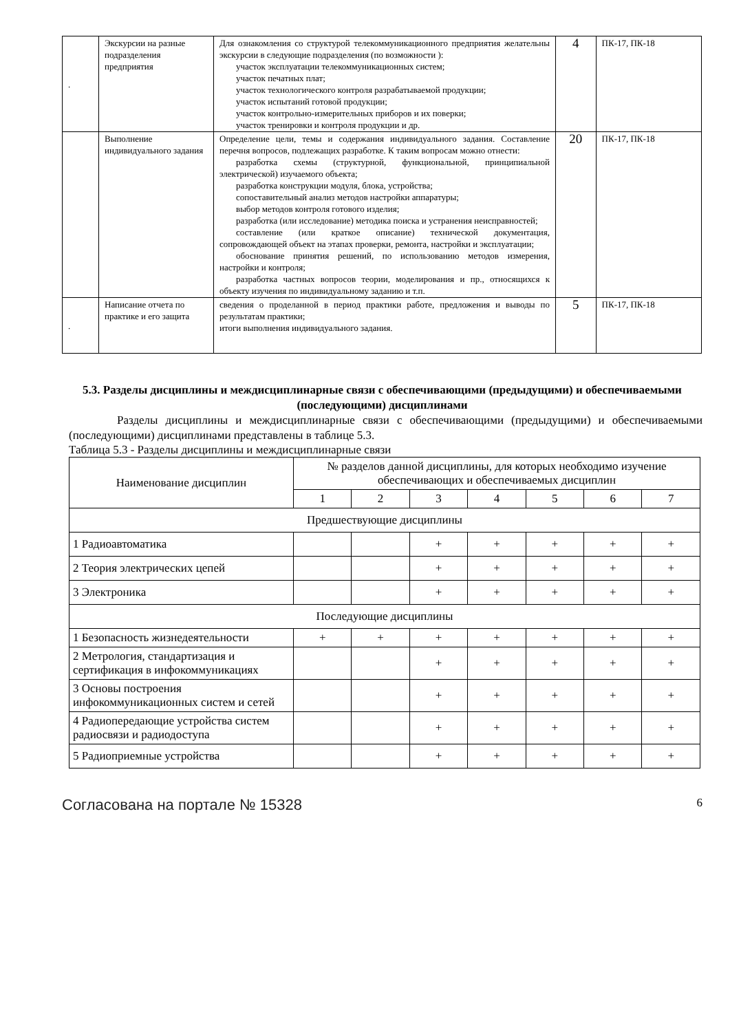| . | Экскурсии на разные подразделения предприятия | Для ознакомления со структурой телекоммуникационного предприятия желательны экскурсии в следующие подразделения (по возможности ): участок эксплуатации телекоммуникационных систем; участок печатных плат; участок технологического контроля разрабатываемой продукции; участок испытаний готовой продукции; участок контрольно-измерительных приборов и их поверки; участок тренировки и контроля продукции и др. | 4 | ПК-17, ПК-18 |
| | Выполнение индивидуального задания | Определение цели, темы и содержания индивидуального задания. Составление перечня вопросов, подлежащих разработке. К таким вопросам можно отнести: разработка схемы (структурной, функциональной, принципиальной электрической) изучаемого объекта; разработка конструкции модуля, блока, устройства; сопоставительный анализ методов настройки аппаратуры; выбор методов контроля готового изделия; разработка (или исследование) методика поиска и устранения неисправностей; составление (или краткое описание) технической документация, сопровождающей объект на этапах проверки, ремонта, настройки и эксплуатации; обоснование принятия решений, по использованию методов измерения, настройки и контроля; разработка частных вопросов теории, моделирования и пр., относящихся к объекту изучения по индивидуальному заданию и т.п. | 20 | ПК-17, ПК-18 |
| . | Написание отчета по практике и его защита | сведения о проделанной в период практики работе, предложения и выводы по результатам практики; итоги выполнения индивидуального задания. | 5 | ПК-17, ПК-18 |
5.3. Разделы дисциплины и междисциплинарные связи с обеспечивающими (предыдущими) и обеспечиваемыми (последующими) дисциплинами
Разделы дисциплины и междисциплинарные связи с обеспечивающими (предыдущими) и обеспечиваемыми (последующими) дисциплинами представлены в таблице 5.3.
Таблица 5.3 - Разделы дисциплины и междисциплинарные связи
| Наименование дисциплин | № разделов данной дисциплины, для которых необходимо изучение обеспечивающих и обеспечиваемых дисциплин | | | | | | |
| --- | --- | --- | --- | --- | --- | --- | --- |
| | 1 | 2 | 3 | 4 | 5 | 6 | 7 |
| Предшествующие дисциплины | | | | | | | |
| 1 Радиоавтоматика | | | + | + | + | + | + |
| 2 Теория электрических цепей | | | + | + | + | + | + |
| 3 Электроника | | | + | + | + | + | + |
| Последующие дисциплины | | | | | | | |
| 1 Безопасность жизнедеятельности | + | + | + | + | + | + | + |
| 2 Метрология, стандартизация и сертификация в инфокоммуникациях | | | + | + | + | + | + |
| 3 Основы построения инфокоммуникационных систем и сетей | | | + | + | + | + | + |
| 4 Радиопередающие устройства систем радиосвязи и радиодоступа | | | + | + | + | + | + |
| 5 Радиоприемные устройства | | | + | + | + | + | + |
Согласована на портале № 15328 6